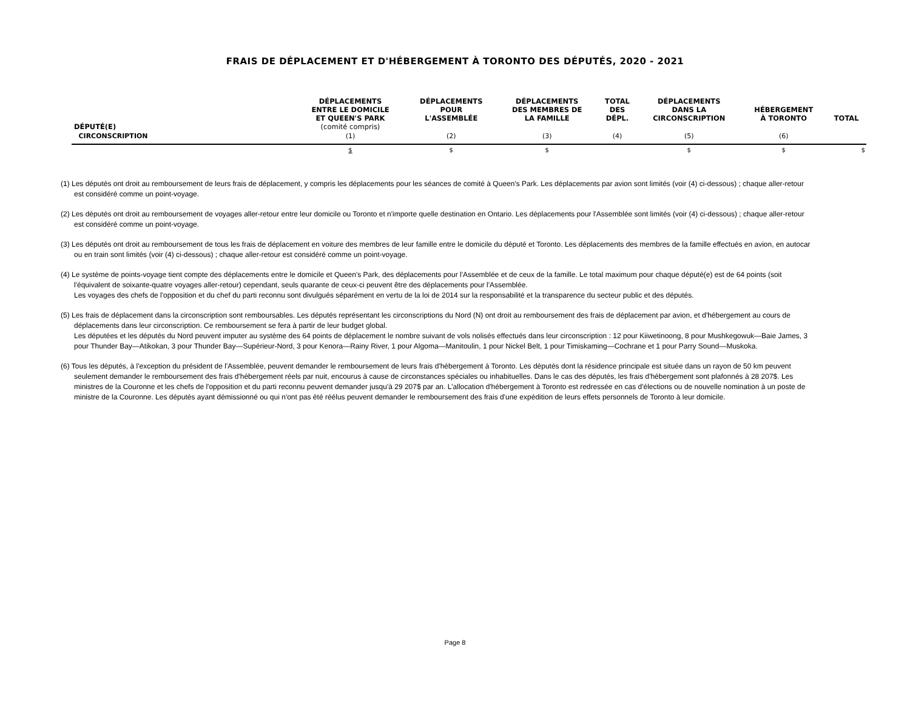FRAIS DE DÉPLACEMENT ET D'HÉBERGEMENT À TORONTO DES DÉPUTÉS, 2020 - 2021
| DÉPUTÉ(E) | DÉPLACEMENTS ENTRE LE DOMICILE ET QUEEN'S PARK (comité compris) | DÉPLACEMENTS POUR L'ASSEMBLÉE | DÉPLACEMENTS DES MEMBRES DE LA FAMILLE | TOTAL DES DÉPL. | DÉPLACEMENTS DANS LA CIRCONSCRIPTION | HÉBERGEMENT À TORONTO | TOTAL |
| --- | --- | --- | --- | --- | --- | --- | --- |
| CIRCONSCRIPTION | (1) | (2) | (3) | (4) | (5) | (6) | |
| | $ | $ | $ | | $ | $ | $ |
(1) Les députés ont droit au remboursement de leurs frais de déplacement, y compris les déplacements pour les séances de comité à Queen's Park. Les déplacements par avion sont limités (voir (4) ci-dessous) ; chaque aller-retour est considéré comme un point-voyage.
(2) Les députés ont droit au remboursement de voyages aller-retour entre leur domicile ou Toronto et n'importe quelle destination en Ontario. Les déplacements pour l'Assemblée sont limités (voir (4) ci-dessous) ; chaque aller-retour est considéré comme un point-voyage.
(3) Les députés ont droit au remboursement de tous les frais de déplacement en voiture des membres de leur famille entre le domicile du député et Toronto. Les déplacements des membres de la famille effectués en avion, en autocar ou en train sont limités (voir (4) ci-dessous) ; chaque aller-retour est considéré comme un point-voyage.
(4) Le système de points-voyage tient compte des déplacements entre le domicile et Queen's Park, des déplacements pour l'Assemblée et de ceux de la famille. Le total maximum pour chaque député(e) est de 64 points (soit l'équivalent de soixante-quatre voyages aller-retour) cependant, seuls quarante de ceux-ci peuvent être des déplacements pour l'Assemblée.
Les voyages des chefs de l'opposition et du chef du parti reconnu sont divulgués séparément en vertu de la loi de 2014 sur la responsabilité et la transparence du secteur public et des députés.
(5) Les frais de déplacement dans la circonscription sont remboursables. Les députés représentant les circonscriptions du Nord (N) ont droit au remboursement des frais de déplacement par avion, et d'hébergement au cours de déplacements dans leur circonscription. Ce remboursement se fera à partir de leur budget global.
Les députées et les députés du Nord peuvent imputer au système des 64 points de déplacement le nombre suivant de vols nolisés effectués dans leur circonscription : 12 pour Kiiwetinoong, 8 pour Mushkegowuk—Baie James, 3 pour Thunder Bay—Atikokan, 3 pour Thunder Bay—Supérieur-Nord, 3 pour Kenora—Rainy River, 1 pour Algoma—Manitoulin, 1 pour Nickel Belt, 1 pour Timiskaming—Cochrane et 1 pour Parry Sound—Muskoka.
(6) Tous les députés, à l'exception du président de l'Assemblée, peuvent demander le remboursement de leurs frais d'hébergement à Toronto. Les députés dont la résidence principale est située dans un rayon de 50 km peuvent seulement demander le remboursement des frais d'hébergement réels par nuit, encourus à cause de circonstances spéciales ou inhabituelles. Dans le cas des députés, les frais d'hébergement sont plafonnés à 28 207$. Les ministres de la Couronne et les chefs de l'opposition et du parti reconnu peuvent demander jusqu'à 29 207$ par an. L'allocation d'hébergement à Toronto est redressée en cas d'élections ou de nouvelle nomination à un poste de ministre de la Couronne. Les députés ayant démissionné ou qui n'ont pas été réélus peuvent demander le remboursement des frais d'une expédition de leurs effets personnels de Toronto à leur domicile.
Page 8